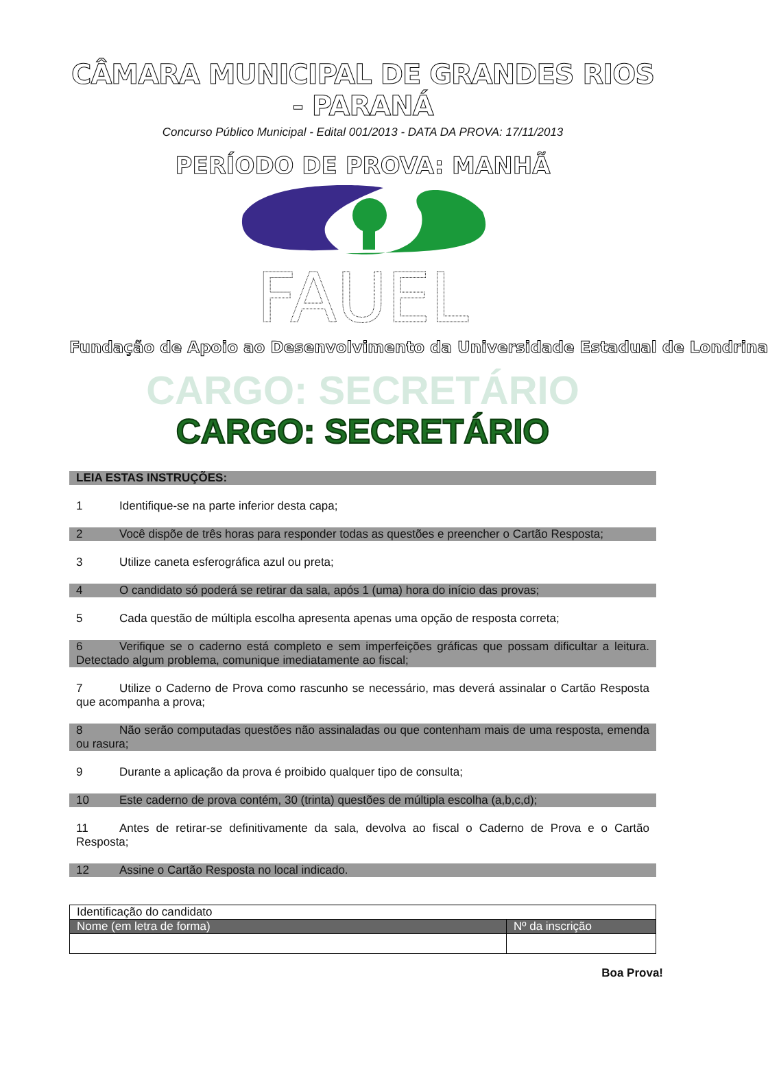CÂMARA MUNICIPAL DE GRANDES RIOS - PARANÁ
Concurso Público Municipal - Edital 001/2013 - DATA DA PROVA: 17/11/2013
PERÍODO DE PROVA: MANHÃ
FAUEL
Fundação de Apoio ao Desenvolvimento da Universidade Estadual de Londrina
CARGO: SECRETÁRIO
CARGO: SECRETÁRIO
LEIA ESTAS INSTRUÇÕES:
1 Identifique-se na parte inferior desta capa;
2 Você dispõe de três horas para responder todas as questões e preencher o Cartão Resposta;
3 Utilize caneta esferográfica azul ou preta;
4 O candidato só poderá se retirar da sala, após 1 (uma) hora do início das provas;
5 Cada questão de múltipla escolha apresenta apenas uma opção de resposta correta;
6 Verifique se o caderno está completo e sem imperfeições gráficas que possam dificultar a leitura. Detectado algum problema, comunique imediatamente ao fiscal;
7 Utilize o Caderno de Prova como rascunho se necessário, mas deverá assinalar o Cartão Resposta que acompanha a prova;
8 Não serão computadas questões não assinaladas ou que contenham mais de uma resposta, emenda ou rasura;
9 Durante a aplicação da prova é proibido qualquer tipo de consulta;
10 Este caderno de prova contém, 30 (trinta) questões de múltipla escolha (a,b,c,d);
11 Antes de retirar-se definitivamente da sala, devolva ao fiscal o Caderno de Prova e o Cartão Resposta;
12 Assine o Cartão Resposta no local indicado.
| Identificação do candidato | |
| Nome (em letra de forma) | Nº da inscrição |
Boa Prova!